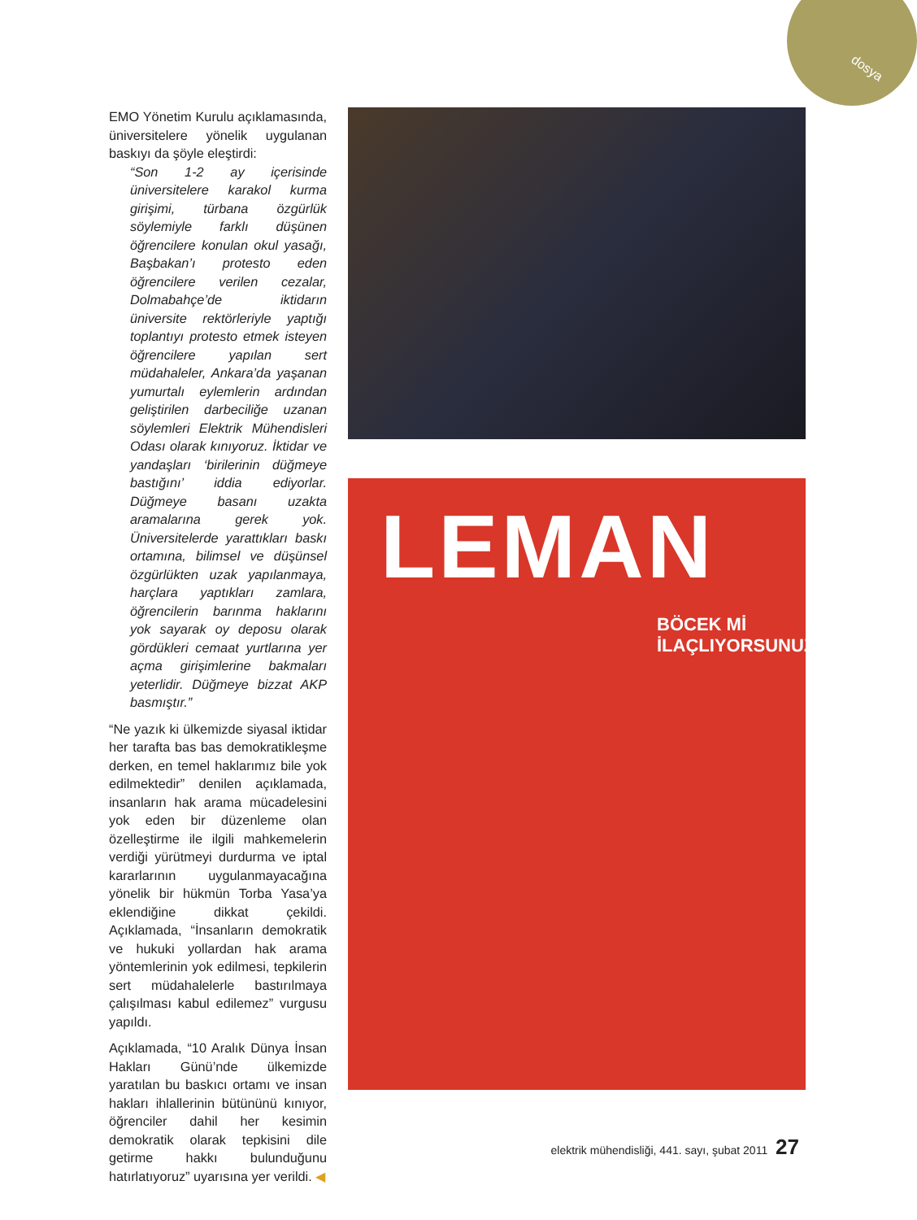dosya
EMO Yönetim Kurulu açıklamasında, üniversitelere yönelik uygulanan baskıyı da şöyle eleştirdi:
“Son 1-2 ay içerisinde üniversitelere karakol kurma girişimi, türbana özgürlük söylemiyle farklı düşünen öğrencilere konulan okul yasağı, Başbakan’ı protesto eden öğrencilere verilen cezalar, Dolmabahçe’de iktidarın üniversite rektörleriyle yaptığı toplantıyı protesto etmek isteyen öğrencilere yapılan sert müdahaleler, Ankara’da yaşanan yumurtalı eylemlerin ardından geliştirilen darbeciliğe uzanan söylemleri Elektrik Mühendisleri Odası olarak kınıyoruz. İktidar ve yandaşları ‘birilerinin düğmeye bastığını’ iddia ediyorlar. Düğmeye basanı uzakta aramalarına gerek yok. Üniversitelerde yarattıkları baskı ortamına, bilimsel ve düşünsel özgürlükten uzak yapılanmaya, harçlara yaptıkları zamlara, öğrencilerin barınma haklarını yok sayarak oy deposu olarak gördükleri cemaat yurtlarına yer açma girişimlerine bakmaları yeterlidir. Düğmeye bizzat AKP basmıştır.”
“Ne yazık ki ülkemizde siyasal iktidar her tarafta bas bas demokratikleşme derken, en temel haklarımız bile yok edilmektedir” denilen açıklamada, insanların hak arama mücadelesini yok eden bir düzenleme olan özelleştirme ile ilgili mahkemelerin verdiği yürütmeyi durdurma ve iptal kararlarının uygulanmayacağına yönelik bir hükmün Torba Yasa’ya eklendiğine dikkat çekildi. Açıklamada, “İnsanların demokratik ve hukuki yollardan hak arama yöntemlerinin yok edilmesi, tepkilerin sert müdahalelerle bastırılmaya çalışılması kabul edilemez” vurgusu yapıldı.
Açıklamada, “10 Aralık Dünya İnsan Hakları Günü’nde ülkemizde yaratılan bu baskıcı ortamı ve insan hakları ihlallerinin bütününü kınıyor, öğrenciler dahil her kesimin demokratik olarak tepkisini dile getirme hakkı bulunduğunu hatırlatıyoruz” uyarısına yer verildi. ◀
LEMAN
BÖCEK Mİ İLAÇLIYORSUNUZ?
elektrik mühendisliği, 441. sayı, şubat 2011 27